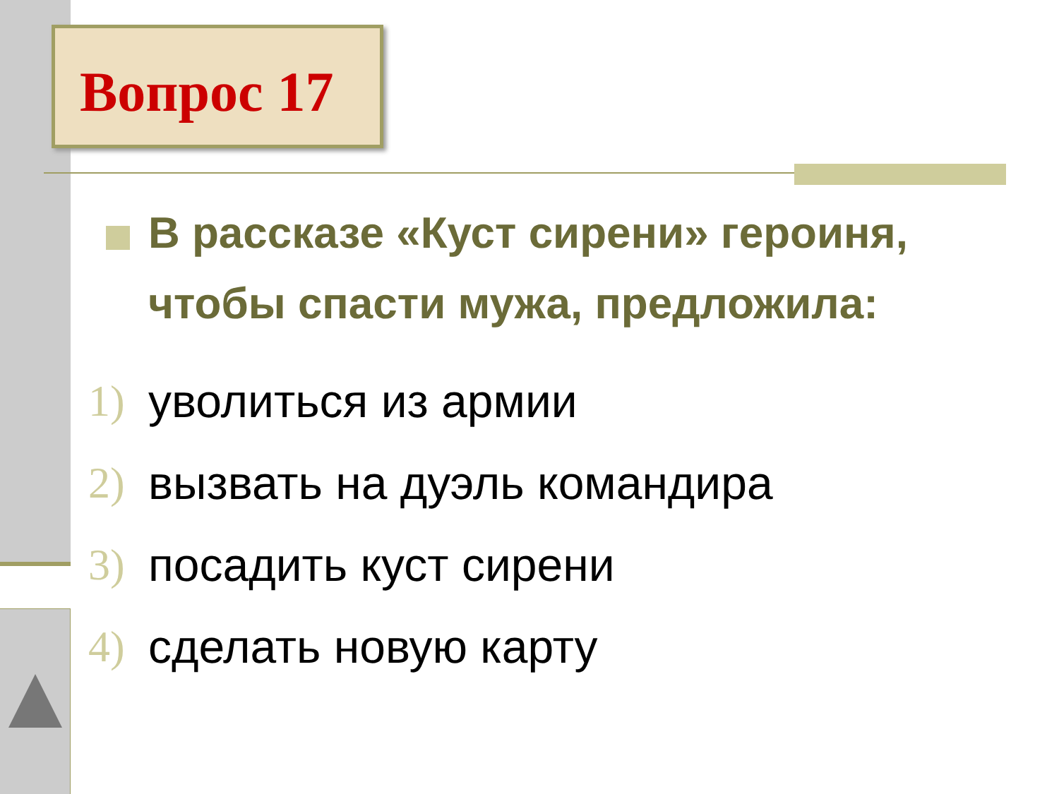Вопрос 17
В рассказе «Куст сирени» героиня, чтобы спасти мужа, предложила:
1) уволиться из армии
2) вызвать на дуэль командира
3) посадить куст сирени
4) сделать новую карту